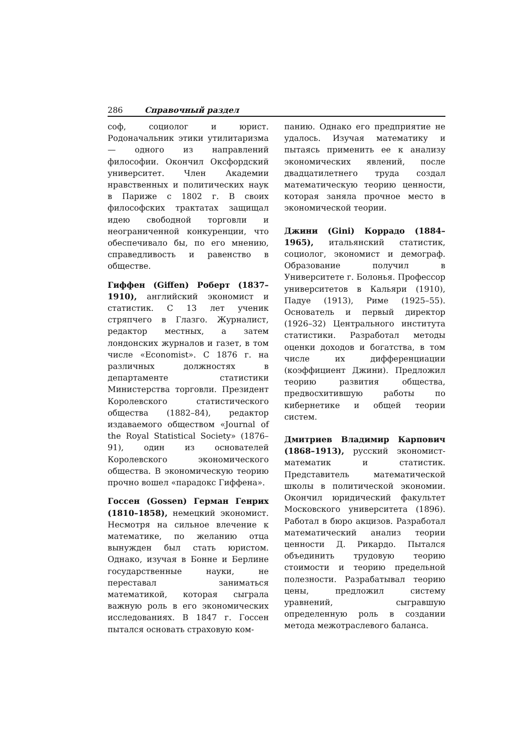286 Справочный раздел
соф, социолог и юрист. Родоначальник этики утилитаризма — одного из направлений философии. Окончил Оксфордский университет. Член Академии нравственных и политических наук в Париже с 1802 г. В своих философских трактатах защищал идею свободной торговли и неограниченной конкуренции, что обеспечивало бы, по его мнению, справедливость и равенство в обществе.
Гиффен (Giffen) Роберт (1837–1910), английский экономист и статистик. С 13 лет ученик стряпчего в Глазго. Журналист, редактор местных, а затем лондонских журналов и газет, в том числе «Economist». С 1876 г. на различных должностях в департаменте статистики Министерства торговли. Президент Королевского статистического общества (1882–84), редактор издаваемого обществом «Journal of the Royal Statistical Society» (1876–91), один из основателей Королевского экономического общества. В экономическую теорию прочно вошел «парадокс Гиффена».
Госсен (Gossen) Герман Генрих (1810–1858), немецкий экономист. Несмотря на сильное влечение к математике, по желанию отца вынужден был стать юристом. Однако, изучая в Бонне и Берлине государственные науки, не переставал заниматься математикой, которая сыграла важную роль в его экономических исследованиях. В 1847 г. Госсен пытался основать страховую ком-
панию. Однако его предприятие не удалось. Изучая математику и пытаясь применить ее к анализу экономических явлений, после двадцатилетнего труда создал математическую теорию ценности, которая заняла прочное место в экономической теории.
Джини (Gini) Коррадо (1884–1965), итальянский статистик, социолог, экономист и демограф. Образование получил в Университете г. Болонья. Профессор университетов в Кальяри (1910), Падуе (1913), Риме (1925–55). Основатель и первый директор (1926–32) Центрального института статистики. Разработал методы оценки доходов и богатства, в том числе их дифференциации (коэффициент Джини). Предложил теорию развития общества, предвосхитившую работы по кибернетике и общей теории систем.
Дмитриев Владимир Карпович (1868–1913), русский экономист-математик и статистик. Представитель математической школы в политической экономии. Окончил юридический факультет Московского университета (1896). Работал в бюро акцизов. Разработал математический анализ теории ценности Д. Рикардо. Пытался объединить трудовую теорию стоимости и теорию предельной полезности. Разрабатывал теорию цены, предложил систему уравнений, сыгравшую определенную роль в создании метода межотраслевого баланса.